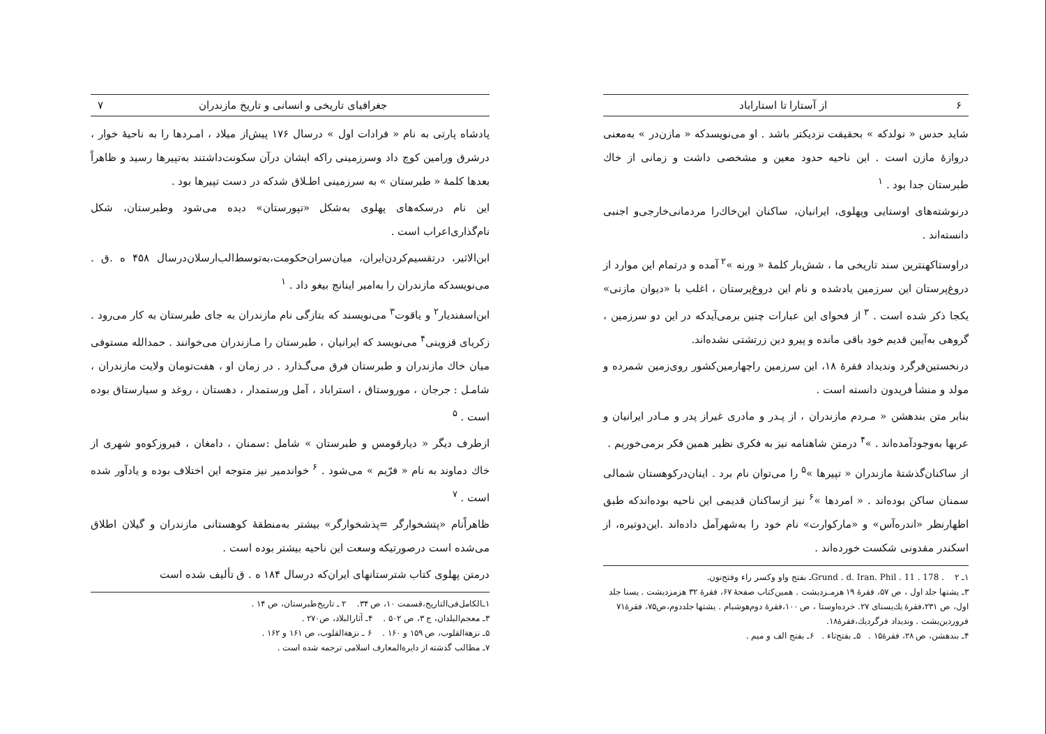۶ از آستارا تا استاراباد
شاید حدس « نولدکه » بحقیقت نزدیکتر باشد . او می‌نویسدکه « مازن‌در » به‌معنی دروازهٔ مازن است . این ناحیه حدود معین و مشخصی داشت و زمانی از خاك طبرستان جدا بود . <sup>۱</sup>
درنوشته‌های اوستایی وپهلوی، ایرانیان، ساکنان این‌خاك‌را مردمانی‌خارجی‌و اجنبی دانسته‌اند .
دراوستاکهنترین سند تاریخی ما ، شش‌بار کلمهٔ « ورنه »<sup>۲</sup> آمده و درتمام این موارد از دروغ‌پرستان این سرزمین یادشده و نام این دروغ‌پرستان ، اغلب با «دیوان مازنی» یکجا ذکر شده است . <sup>۳</sup> از فحوای این عبارات چنین برمی‌آیدکه در این دو سرزمین ، گروهی به‌آیین قدیم خود باقی مانده و پیرو دین زرتشتی نشده‌اند.
درنخستین‌فرگرد وندیداد فقرهٔ ۱۸، این سرزمین راچهارمین‌کشور روی‌زمین شمرده و مولد و منشأ فریدون دانسته است .
بنابر متن بندهشن « مـردم مازندران ، از پـدر و مادری غیراز پدر و مـادر ایرانیان و عربها به‌وجودآمده‌اند . »<sup>۴</sup> درمتن شاهنامه نیز به فکری نظیر همین فکر برمی‌خوریم .
از ساکنان‌گذشتهٔ مازندران « تپیرها »<sup>۵</sup> را می‌توان نام برد . اینان‌درکوهستان شمالی سمنان ساکن بوده‌اند . « امردها »<sup>۶</sup> نیز ازساکنان قدیمی این ناحیه بوده‌اندکه طبق اظهارنظر «اندره‌آس» و «مارکوارت» نام خود را به‌شهرآمل داده‌اند .این‌دوتیره، از اسکندر مقدونی شکست خورده‌اند .
۱ـ Grund . d. Iran. Phil . 11 . 178 . ۲ـ بفتح واو وکسر راء وفتح‌نون.
۳ـ یشتها جلد اول ، ص ۵۷، فقرهٔ ۱۹ هزمـزدیشت . همین‌کتاب صفحهٔ ۶۷، فقرهٔ ۳۲ هزمزدیشت . یسنا جلد اول، ص ۲۳۱،فقرهٔ یك‌یسنای ۲۷. خرده‌اوستا ، ص ۱۰۰،فقرهٔ دوم‌هوشبام . یشتها جلددوم،ص۷۵، فقرهٔ۷۱ فروردین‌یشت . وندیداد فرگردیك،فقرهٔ۱۸.
۴ـ بندهشن، ص ۲۸، فقرهٔ۱۵ . ۵ـ بفتح‌تاء . ۶ـ بفتح الف و میم .
جغرافیای تاریخی و انسانی و تاریخ مازندران ۷
پادشاه پارتی به نام « فرادات اول » درسال ۱۷۶ پیش‌از میلاد ، امـردها را به ناحیهٔ خوار ، درشرق ورامین کوچ داد وسرزمینی راکه ایشان درآن سکونت‌داشتند به‌تپیرها رسید و ظاهراً بعدها کلمهٔ « طبرستان » به سرزمینی اطـلاق شدکه در دست تپیرها بود .
این نام درسکه‌های پهلوی به‌شکل «تپورستان» دیده می‌شود وطبرستان، شکل نام‌گذاری‌اعراب است .
ابن‌الاثیر، درتقسیم‌کردن‌ایران، میان‌سران‌حکومت،به‌توسط‌الب‌ارسلان‌درسال ۴۵۸ ه .ق . می‌نویسدکه مازندران را به‌امیر اینانج بیغو داد . <sup>۱</sup>
ابن‌اسفندیار<sup>۲</sup> و یاقوت<sup>۳</sup> می‌نویسند که بتازگی نام مازندران به جای طبرستان به کار می‌رود . زکریای قزوینی<sup>۴</sup> می‌نویسد که ایرانیان ، طبرستان را مـازندران می‌خوانند . حمدالله مستوفی میان خاك مازندران و طبرستان فرق می‌گـذارد . در زمان او ، هفت‌تومان ولایت مازندران ، شامـل : جرجان ، موروستاق ، استراباد ، آمل ورستمدار ، دهستان ، روغد و سیارستاق بوده است . <sup>۵</sup>
ازطرف دیگر « دیارقومس و طبرستان » شامل :سمنان ، دامغان ، فیروزکوه‌و شهری از خاك دماوند به نام « فرّیم » می‌شود . <sup>۶</sup> خواندمیر نیز متوجه این اختلاف بوده و یادآور شده است . <sup>۷</sup>
ظاهراًنام «پتشخوارگر =پذشخوارگر» بیشتر به‌منطقهٔ کوهستانی مازندران و گیلان اطلاق می‌شده است درصورتیکه وسعت این ناحیه بیشتر بوده است .
درمتن پهلوی کتاب شترستانهای ایران‌که درسال ۱۸۴ ه . ق تألیف شده است
۱ـالکامل‌فی‌التاریخ،قسمت ۱۰، ص ۳۴. ۲ ـ تاریخ‌طبرستان، ص ۱۴ .
۳ـ معجم‌البلدان، ج ۳، ص ۵۰۲ . ۴ـ آثارالبلاد، ص۲۷۰ .
۵ـ نزهةالقلوب، ص ۱۵۹ و ۱۶۰ . ۶ ـ نزهة‌القلوب، ص ۱۶۱ و ۱۶۲ .
۷ـ مطالب گذشته از دایرةالمعارف اسلامی ترجمه شده است .